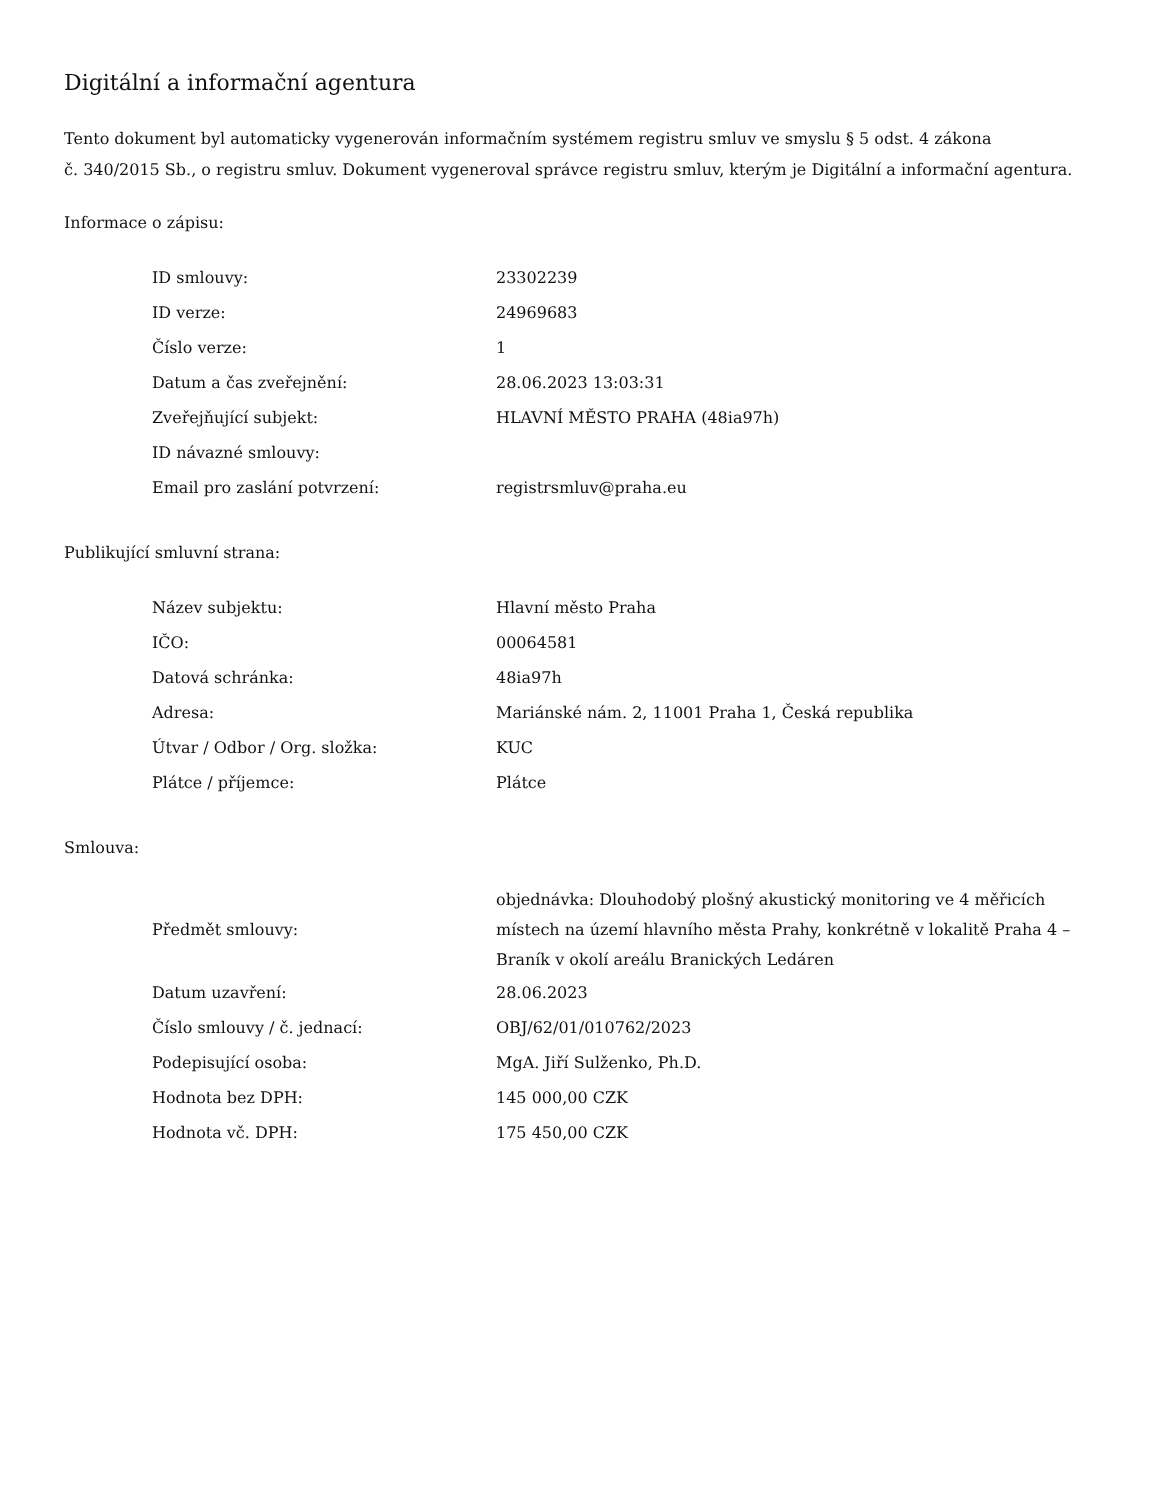Digitální a informační agentura
Tento dokument byl automaticky vygenerován informačním systémem registru smluv ve smyslu § 5 odst. 4 zákona
č. 340/2015 Sb., o registru smluv. Dokument vygeneroval správce registru smluv, kterým je Digitální a informační agentura.
Informace o zápisu:
| ID smlouvy: | 23302239 |
| ID verze: | 24969683 |
| Číslo verze: | 1 |
| Datum a čas zveřejnění: | 28.06.2023 13:03:31 |
| Zveřejňující subjekt: | HLAVNÍ MĚSTO PRAHA (48ia97h) |
| ID návazné smlouvy: | |
| Email pro zaslání potvrzení: | registrsmluv@praha.eu |
Publikující smluvní strana:
| Název subjektu: | Hlavní město Praha |
| IČO: | 00064581 |
| Datová schránka: | 48ia97h |
| Adresa: | Mariánské nám. 2, 11001 Praha 1, Česká republika |
| Útvar / Odbor / Org. složka: | KUC |
| Plátce / příjemce: | Plátce |
Smlouva:
| Předmět smlouvy: | objednávka: Dlouhodobý plošný akustický monitoring ve 4 měřicích místech na území hlavního města Prahy, konkrétně v lokalitě Praha 4 – Braník v okolí areálu Branických Ledáren |
| Datum uzavření: | 28.06.2023 |
| Číslo smlouvy / č. jednací: | OBJ/62/01/010762/2023 |
| Podepisující osoba: | MgA. Jiří Sulženko, Ph.D. |
| Hodnota bez DPH: | 145 000,00 CZK |
| Hodnota vč. DPH: | 175 450,00 CZK |